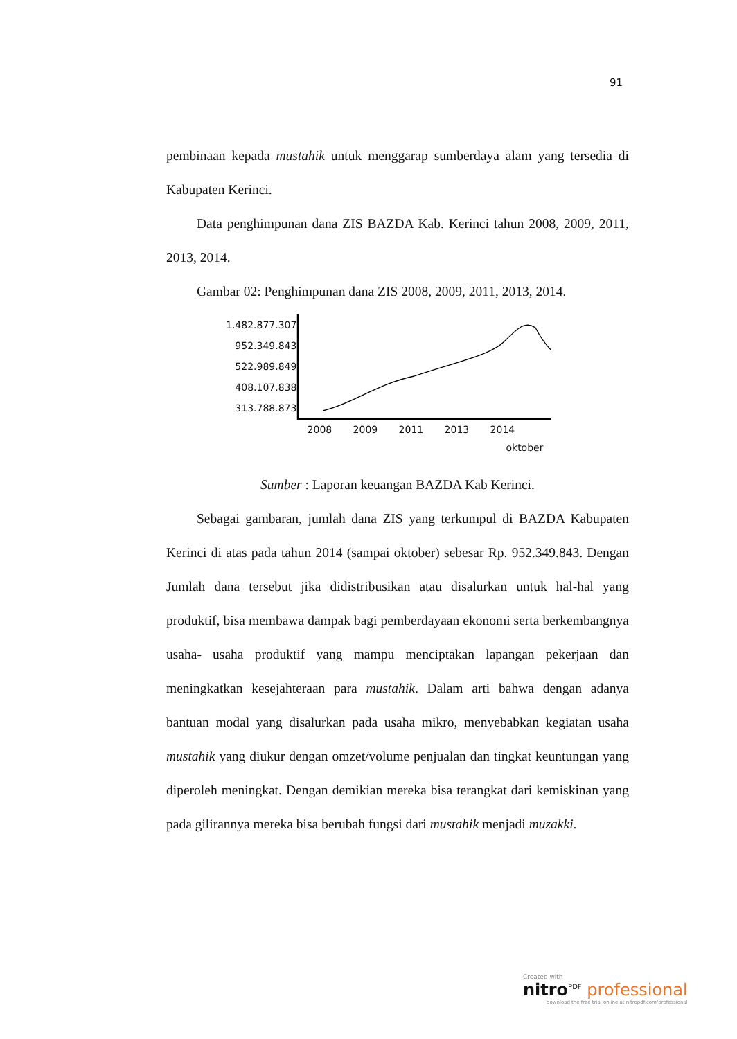91
pembinaan kepada mustahik untuk menggarap sumberdaya alam yang tersedia di Kabupaten Kerinci.
Data penghimpunan dana ZIS BAZDA Kab. Kerinci tahun 2008, 2009, 2011, 2013, 2014.
Gambar 02: Penghimpunan dana ZIS 2008, 2009, 2011, 2013, 2014.
1.482.877.307
952.349.843
522.989.849
408.107.838
313.788.873
2008 2009 2011 2013 2014
oktober
Sumber : Laporan keuangan BAZDA Kab Kerinci.
Sebagai gambaran, jumlah dana ZIS yang terkumpul di BAZDA Kabupaten Kerinci di atas pada tahun 2014 (sampai oktober) sebesar Rp. 952.349.843. Dengan Jumlah dana tersebut jika didistribusikan atau disalurkan untuk hal-hal yang produktif, bisa membawa dampak bagi pemberdayaan ekonomi serta berkembangnya usaha- usaha produktif yang mampu menciptakan lapangan pekerjaan dan meningkatkan kesejahteraan para mustahik. Dalam arti bahwa dengan adanya bantuan modal yang disalurkan pada usaha mikro, menyebabkan kegiatan usaha mustahik yang diukur dengan omzet/volume penjualan dan tingkat keuntungan yang diperoleh meningkat. Dengan demikian mereka bisa terangkat dari kemiskinan yang pada gilirannya mereka bisa berubah fungsi dari mustahik menjadi muzakki.
Created with
nitro<sup>PDF</sup> professional
download the free trial online at nitropdf.com/professional